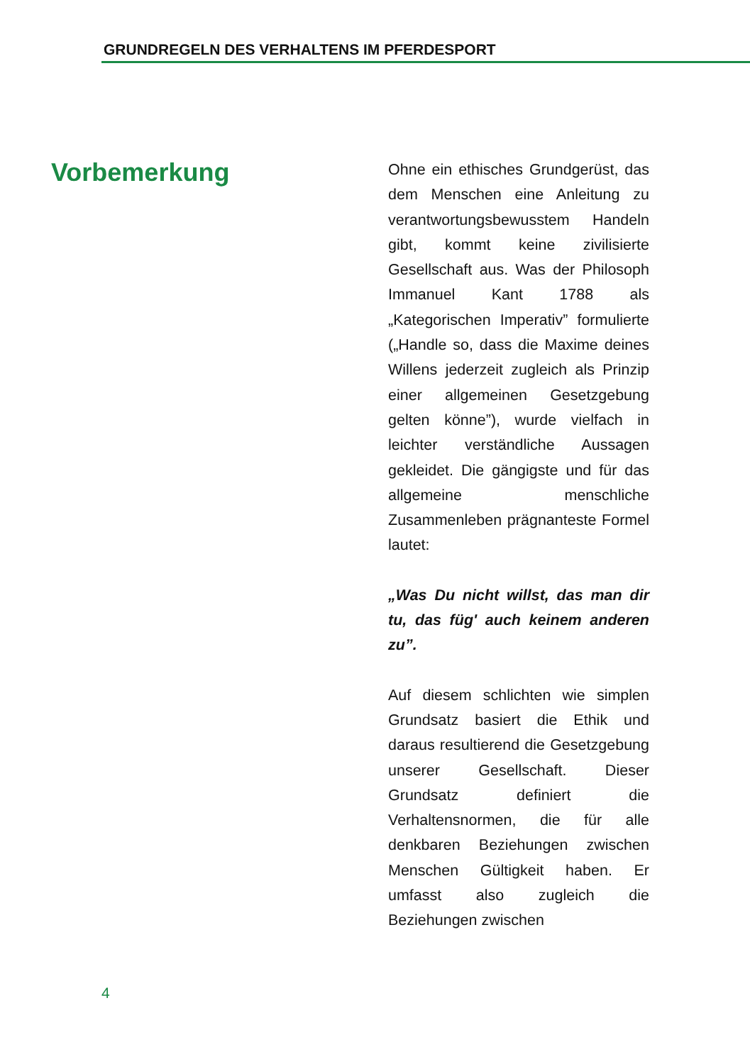GRUNDREGELN DES VERHALTENS IM PFERDESPORT
Vorbemerkung
Ohne ein ethisches Grundgerüst, das dem Menschen eine Anleitung zu verantwortungsbewusstem Handeln gibt, kommt keine zivilisierte Gesellschaft aus. Was der Philosoph Immanuel Kant 1788 als „Kategorischen Imperativ” formulierte („Handle so, dass die Maxime deines Willens jederzeit zugleich als Prinzip einer allgemeinen Gesetzgebung gelten könne”), wurde vielfach in leichter verständliche Aussagen gekleidet. Die gängigste und für das allgemeine menschliche Zusammenleben prägnanteste Formel lautet:
„Was Du nicht willst, das man dir tu, das füg' auch keinem anderen zu”.
Auf diesem schlichten wie simplen Grundsatz basiert die Ethik und daraus resultierend die Gesetzgebung unserer Gesellschaft. Dieser Grundsatz definiert die Verhaltensnormen, die für alle denkbaren Beziehungen zwischen Menschen Gültigkeit haben. Er umfasst also zugleich die Beziehungen zwischen
4